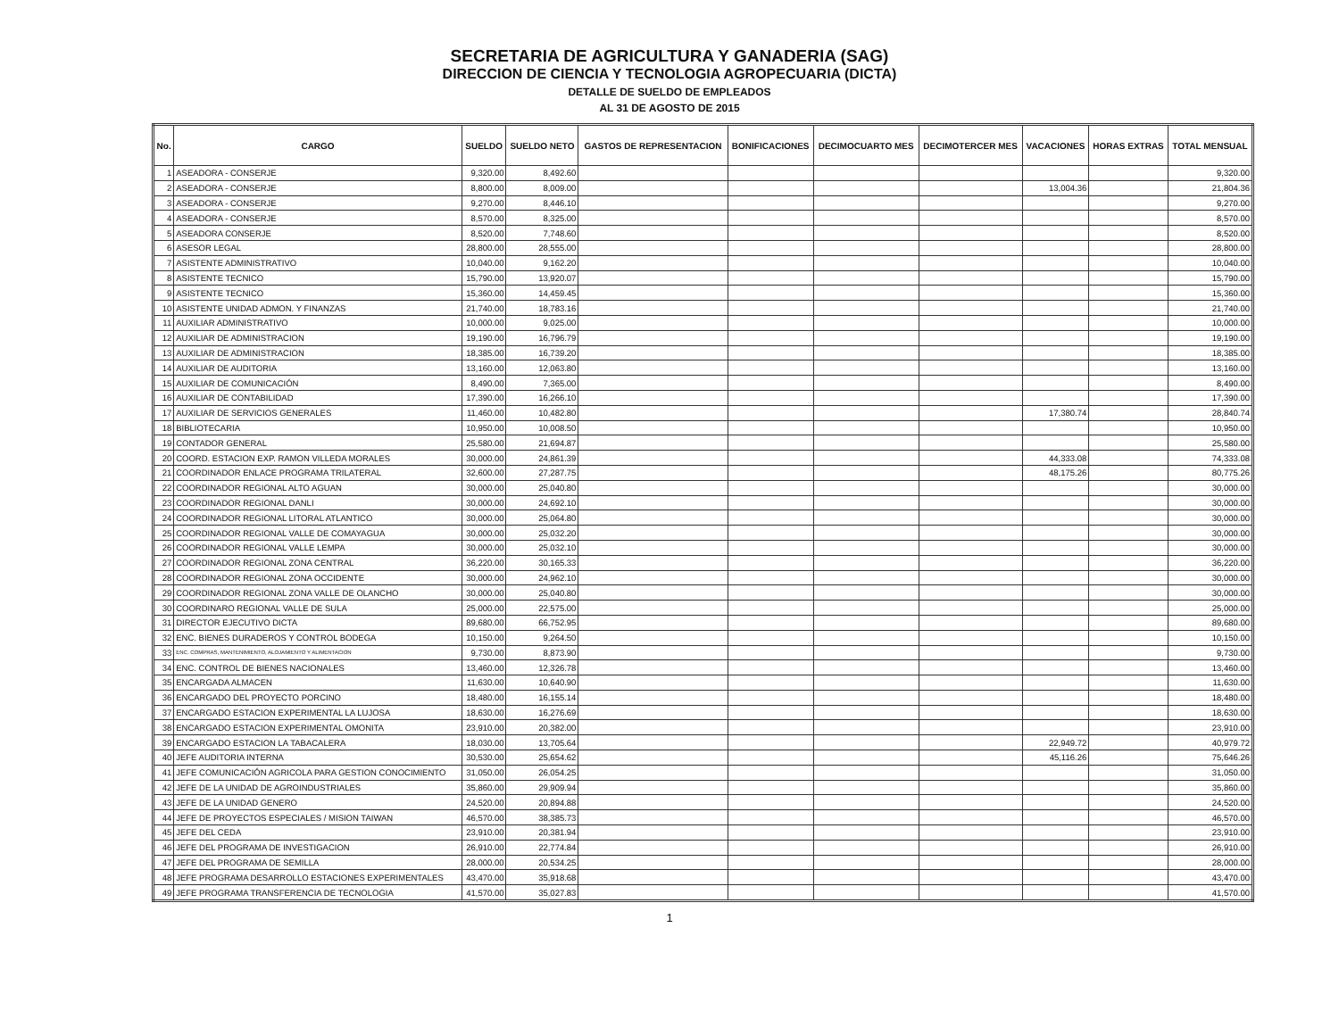SECRETARIA DE AGRICULTURA Y GANADERIA (SAG)
DIRECCION DE CIENCIA Y TECNOLOGIA AGROPECUARIA (DICTA)
DETALLE DE SUELDO DE EMPLEADOS
AL 31 DE AGOSTO DE 2015
| No. | CARGO | SUELDO | SUELDO NETO | GASTOS DE REPRESENTACION | BONIFICACIONES | DECIMOCUARTO MES | DECIMOTERCER MES | VACACIONES | HORAS EXTRAS | TOTAL MENSUAL |
| --- | --- | --- | --- | --- | --- | --- | --- | --- | --- | --- |
| 1 | ASEADORA - CONSERJE | 9,320.00 | 8,492.60 | | | | | | | 9,320.00 |
| 2 | ASEADORA - CONSERJE | 8,800.00 | 8,009.00 | | | | | 13,004.36 | | 21,804.36 |
| 3 | ASEADORA - CONSERJE | 9,270.00 | 8,446.10 | | | | | | | 9,270.00 |
| 4 | ASEADORA - CONSERJE | 8,570.00 | 8,325.00 | | | | | | | 8,570.00 |
| 5 | ASEADORA CONSERJE | 8,520.00 | 7,748.60 | | | | | | | 8,520.00 |
| 6 | ASESOR LEGAL | 28,800.00 | 28,555.00 | | | | | | | 28,800.00 |
| 7 | ASISTENTE ADMINISTRATIVO | 10,040.00 | 9,162.20 | | | | | | | 10,040.00 |
| 8 | ASISTENTE TECNICO | 15,790.00 | 13,920.07 | | | | | | | 15,790.00 |
| 9 | ASISTENTE TECNICO | 15,360.00 | 14,459.45 | | | | | | | 15,360.00 |
| 10 | ASISTENTE UNIDAD ADMON. Y FINANZAS | 21,740.00 | 18,783.16 | | | | | | | 21,740.00 |
| 11 | AUXILIAR ADMINISTRATIVO | 10,000.00 | 9,025.00 | | | | | | | 10,000.00 |
| 12 | AUXILIAR DE ADMINISTRACION | 19,190.00 | 16,796.79 | | | | | | | 19,190.00 |
| 13 | AUXILIAR DE ADMINISTRACION | 18,385.00 | 16,739.20 | | | | | | | 18,385.00 |
| 14 | AUXILIAR DE AUDITORIA | 13,160.00 | 12,063.80 | | | | | | | 13,160.00 |
| 15 | AUXILIAR DE COMUNICACIÓN | 8,490.00 | 7,365.00 | | | | | | | 8,490.00 |
| 16 | AUXILIAR DE CONTABILIDAD | 17,390.00 | 16,266.10 | | | | | | | 17,390.00 |
| 17 | AUXILIAR DE SERVICIOS GENERALES | 11,460.00 | 10,482.80 | | | | | 17,380.74 | | 28,840.74 |
| 18 | BIBLIOTECARIA | 10,950.00 | 10,008.50 | | | | | | | 10,950.00 |
| 19 | CONTADOR GENERAL | 25,580.00 | 21,694.87 | | | | | | | 25,580.00 |
| 20 | COORD. ESTACION EXP. RAMON VILLEDA MORALES | 30,000.00 | 24,861.39 | | | | | 44,333.08 | | 74,333.08 |
| 21 | COORDINADOR ENLACE PROGRAMA TRILATERAL | 32,600.00 | 27,287.75 | | | | | 48,175.26 | | 80,775.26 |
| 22 | COORDINADOR REGIONAL ALTO AGUAN | 30,000.00 | 25,040.80 | | | | | | | 30,000.00 |
| 23 | COORDINADOR REGIONAL DANLI | 30,000.00 | 24,692.10 | | | | | | | 30,000.00 |
| 24 | COORDINADOR REGIONAL LITORAL ATLANTICO | 30,000.00 | 25,064.80 | | | | | | | 30,000.00 |
| 25 | COORDINADOR REGIONAL VALLE DE COMAYAGUA | 30,000.00 | 25,032.20 | | | | | | | 30,000.00 |
| 26 | COORDINADOR REGIONAL VALLE LEMPA | 30,000.00 | 25,032.10 | | | | | | | 30,000.00 |
| 27 | COORDINADOR REGIONAL ZONA CENTRAL | 36,220.00 | 30,165.33 | | | | | | | 36,220.00 |
| 28 | COORDINADOR REGIONAL ZONA OCCIDENTE | 30,000.00 | 24,962.10 | | | | | | | 30,000.00 |
| 29 | COORDINADOR REGIONAL ZONA VALLE DE OLANCHO | 30,000.00 | 25,040.80 | | | | | | | 30,000.00 |
| 30 | COORDINARO REGIONAL VALLE DE SULA | 25,000.00 | 22,575.00 | | | | | | | 25,000.00 |
| 31 | DIRECTOR EJECUTIVO DICTA | 89,680.00 | 66,752.95 | | | | | | | 89,680.00 |
| 32 | ENC. BIENES DURADEROS Y CONTROL BODEGA | 10,150.00 | 9,264.50 | | | | | | | 10,150.00 |
| 33 | ENC. COMPRAS, MANTENIMIENTO, ALOJAMIENTO Y ALIMENTACION | 9,730.00 | 8,873.90 | | | | | | | 9,730.00 |
| 34 | ENC. CONTROL DE BIENES NACIONALES | 13,460.00 | 12,326.78 | | | | | | | 13,460.00 |
| 35 | ENCARGADA ALMACEN | 11,630.00 | 10,640.90 | | | | | | | 11,630.00 |
| 36 | ENCARGADO DEL PROYECTO PORCINO | 18,480.00 | 16,155.14 | | | | | | | 18,480.00 |
| 37 | ENCARGADO ESTACION EXPERIMENTAL LA LUJOSA | 18,630.00 | 16,276.69 | | | | | | | 18,630.00 |
| 38 | ENCARGADO ESTACION EXPERIMENTAL OMONITA | 23,910.00 | 20,382.00 | | | | | | | 23,910.00 |
| 39 | ENCARGADO ESTACION LA TABACALERA | 18,030.00 | 13,705.64 | | | | | 22,949.72 | | 40,979.72 |
| 40 | JEFE AUDITORIA INTERNA | 30,530.00 | 25,654.62 | | | | | 45,116.26 | | 75,646.26 |
| 41 | JEFE COMUNICACIÓN AGRICOLA PARA GESTION CONOCIMIENTO | 31,050.00 | 26,054.25 | | | | | | | 31,050.00 |
| 42 | JEFE DE LA UNIDAD DE AGROINDUSTRIALES | 35,860.00 | 29,909.94 | | | | | | | 35,860.00 |
| 43 | JEFE DE LA UNIDAD GENERO | 24,520.00 | 20,894.88 | | | | | | | 24,520.00 |
| 44 | JEFE DE PROYECTOS ESPECIALES / MISION TAIWAN | 46,570.00 | 38,385.73 | | | | | | | 46,570.00 |
| 45 | JEFE DEL CEDA | 23,910.00 | 20,381.94 | | | | | | | 23,910.00 |
| 46 | JEFE DEL PROGRAMA DE INVESTIGACION | 26,910.00 | 22,774.84 | | | | | | | 26,910.00 |
| 47 | JEFE DEL PROGRAMA DE SEMILLA | 28,000.00 | 20,534.25 | | | | | | | 28,000.00 |
| 48 | JEFE PROGRAMA DESARROLLO ESTACIONES EXPERIMENTALES | 43,470.00 | 35,918.68 | | | | | | | 43,470.00 |
| 49 | JEFE PROGRAMA TRANSFERENCIA DE TECNOLOGIA | 41,570.00 | 35,027.83 | | | | | | | 41,570.00 |
1